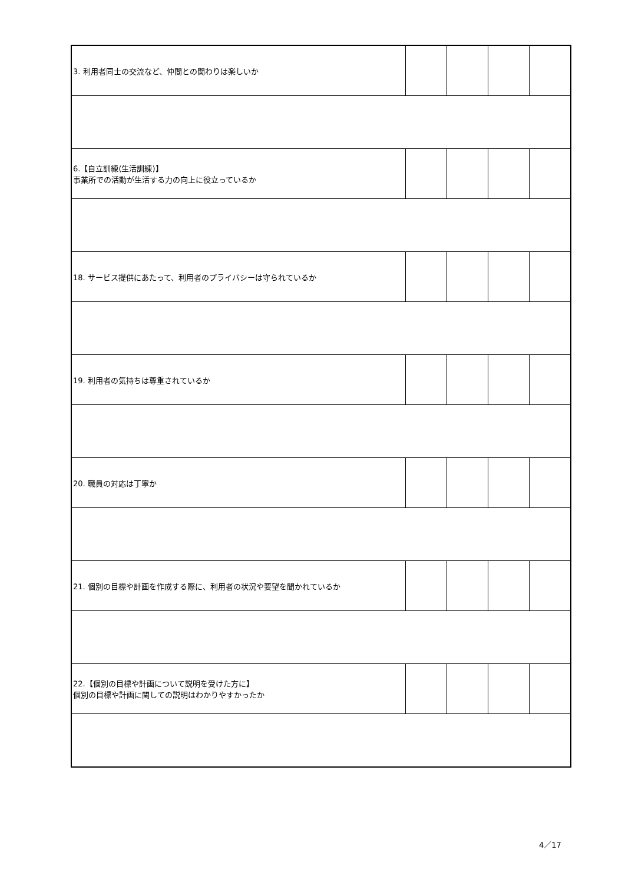| 3. 利用者同士の交流など、仲間との関わりは楽しいか | | | | |
| 6.【自立訓練(生活訓練)】 事業所での活動が生活する力の向上に役立っているか | | | | |
| 18. サービス提供にあたって、利用者のプライバシーは守られているか | | | | |
| 19. 利用者の気持ちは尊重されているか | | | | |
| 20. 職員の対応は丁寧か | | | | |
| 21. 個別の目標や計画を作成する際に、利用者の状況や要望を聞かれているか | | | | |
| 22.【個別の目標や計画について説明を受けた方に】 個別の目標や計画に関しての説明はわかりやすかったか | | | | |
4／17